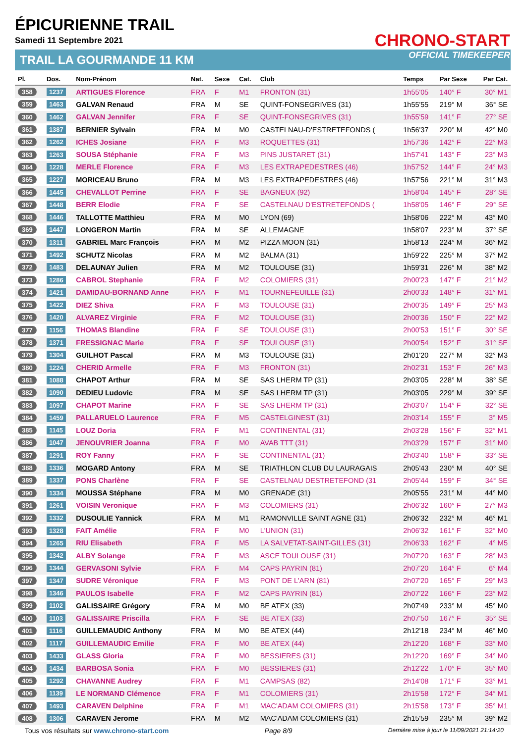ÉPICURIENNE TRAIL
Samedi 11 Septembre 2021
TRAIL LA GOURMANDE 11 KM
CHRONO-START
OFFICIAL TIMEKEEPER
| Pl. | Dos. | Nom-Prénom | Nat. | Sexe | Cat. | Club | Temps | Par Sexe | Par Cat. |
| --- | --- | --- | --- | --- | --- | --- | --- | --- | --- |
| 358 | 1237 | ARTIGUES Florence | FRA | F | M1 | FRONTON (31) | 1h55'05 | 140° F | 30° M1 |
| 359 | 1463 | GALVAN Renaud | FRA | M | SE | QUINT-FONSEGRIVES (31) | 1h55'55 | 219° M | 36° SE |
| 360 | 1462 | GALVAN Jennifer | FRA | F | SE | QUINT-FONSEGRIVES (31) | 1h55'59 | 141° F | 27° SE |
| 361 | 1387 | BERNIER Sylvain | FRA | M | M0 | CASTELNAU-D'ESTRETEFONDS ( | 1h56'37 | 220° M | 42° M0 |
| 362 | 1262 | ICHES Josiane | FRA | F | M3 | ROQUETTES (31) | 1h57'36 | 142° F | 22° M3 |
| 363 | 1263 | SOUSA Stéphanie | FRA | F | M3 | PINS JUSTARET (31) | 1h57'41 | 143° F | 23° M3 |
| 364 | 1228 | MERLE Florence | FRA | F | M3 | LES EXTRAPEDESTRES (46) | 1h57'52 | 144° F | 24° M3 |
| 365 | 1227 | MORICEAU Bruno | FRA | M | M3 | LES EXTRAPEDESTRES (46) | 1h57'56 | 221° M | 31° M3 |
| 366 | 1445 | CHEVALLOT Perrine | FRA | F | SE | BAGNEUX (92) | 1h58'04 | 145° F | 28° SE |
| 367 | 1448 | BERR Elodie | FRA | F | SE | CASTELNAU D'ESTRETEFONDS ( | 1h58'05 | 146° F | 29° SE |
| 368 | 1446 | TALLOTTE Matthieu | FRA | M | M0 | LYON (69) | 1h58'06 | 222° M | 43° M0 |
| 369 | 1447 | LONGERON Martin | FRA | M | SE | ALLEMAGNE | 1h58'07 | 223° M | 37° SE |
| 370 | 1311 | GABRIEL Marc François | FRA | M | M2 | PIZZA MOON (31) | 1h58'13 | 224° M | 36° M2 |
| 371 | 1492 | SCHUTZ Nicolas | FRA | M | M2 | BALMA (31) | 1h59'22 | 225° M | 37° M2 |
| 372 | 1483 | DELAUNAY Julien | FRA | M | M2 | TOULOUSE (31) | 1h59'31 | 226° M | 38° M2 |
| 373 | 1286 | CABROL Stephanie | FRA | F | M2 | COLOMIERS (31) | 2h00'23 | 147° F | 21° M2 |
| 374 | 1421 | DAMIDAU-BORNAND Anne | FRA | F | M1 | TOURNEFEUILLE (31) | 2h00'33 | 148° F | 31° M1 |
| 375 | 1422 | DIEZ Shiva | FRA | F | M3 | TOULOUSE (31) | 2h00'35 | 149° F | 25° M3 |
| 376 | 1420 | ALVAREZ Virginie | FRA | F | M2 | TOULOUSE (31) | 2h00'36 | 150° F | 22° M2 |
| 377 | 1156 | THOMAS Blandine | FRA | F | SE | TOULOUSE (31) | 2h00'53 | 151° F | 30° SE |
| 378 | 1371 | FRESSIGNAC Marie | FRA | F | SE | TOULOUSE (31) | 2h00'54 | 152° F | 31° SE |
| 379 | 1304 | GUILHOT Pascal | FRA | M | M3 | TOULOUSE (31) | 2h01'20 | 227° M | 32° M3 |
| 380 | 1224 | CHERID Armelle | FRA | F | M3 | FRONTON (31) | 2h02'31 | 153° F | 26° M3 |
| 381 | 1088 | CHAPOT Arthur | FRA | M | SE | SAS LHERM TP (31) | 2h03'05 | 228° M | 38° SE |
| 382 | 1090 | DEDIEU Ludovic | FRA | M | SE | SAS LHERM TP (31) | 2h03'05 | 229° M | 39° SE |
| 383 | 1097 | CHAPOT Marine | FRA | F | SE | SAS LHERM TP (31) | 2h03'07 | 154° F | 32° SE |
| 384 | 1459 | PALLARUELO Laurence | FRA | F | M5 | CASTELGINEST (31) | 2h03'14 | 155° F | 3° M5 |
| 385 | 1145 | LOUZ Doria | FRA | F | M1 | CONTINENTAL (31) | 2h03'28 | 156° F | 32° M1 |
| 386 | 1047 | JENOUVRIER Joanna | FRA | F | M0 | AVAB TTT (31) | 2h03'29 | 157° F | 31° M0 |
| 387 | 1291 | ROY Fanny | FRA | F | SE | CONTINENTAL (31) | 2h03'40 | 158° F | 33° SE |
| 388 | 1336 | MOGARD Antony | FRA | M | SE | TRIATHLON CLUB DU LAURAGAIS | 2h05'43 | 230° M | 40° SE |
| 389 | 1337 | PONS Charlène | FRA | F | SE | CASTELNAU DESTRETEFOND (31 | 2h05'44 | 159° F | 34° SE |
| 390 | 1334 | MOUSSA Stéphane | FRA | M | M0 | GRENADE (31) | 2h05'55 | 231° M | 44° M0 |
| 391 | 1261 | VOISIN Veronique | FRA | F | M3 | COLOMIERS (31) | 2h06'32 | 160° F | 27° M3 |
| 392 | 1332 | DUSOULIE Yannick | FRA | M | M1 | RAMONVILLE SAINT AGNE (31) | 2h06'32 | 232° M | 46° M1 |
| 393 | 1328 | FAIT Amélie | FRA | F | M0 | L'UNION (31) | 2h06'32 | 161° F | 32° M0 |
| 394 | 1265 | RIU Elisabeth | FRA | F | M5 | LA SALVETAT-SAINT-GILLES (31) | 2h06'33 | 162° F | 4° M5 |
| 395 | 1342 | ALBY Solange | FRA | F | M3 | ASCE TOULOUSE (31) | 2h07'20 | 163° F | 28° M3 |
| 396 | 1344 | GERVASONI Sylvie | FRA | F | M4 | CAPS PAYRIN (81) | 2h07'20 | 164° F | 6° M4 |
| 397 | 1347 | SUDRE Véronique | FRA | F | M3 | PONT DE L'ARN (81) | 2h07'20 | 165° F | 29° M3 |
| 398 | 1346 | PAULOS Isabelle | FRA | F | M2 | CAPS PAYRIN (81) | 2h07'22 | 166° F | 23° M2 |
| 399 | 1102 | GALISSAIRE Grégory | FRA | M | M0 | BE ATEX (33) | 2h07'49 | 233° M | 45° M0 |
| 400 | 1103 | GALISSAIRE Priscilla | FRA | F | SE | BE ATEX (33) | 2h07'50 | 167° F | 35° SE |
| 401 | 1116 | GUILLEMAUDIC Anthony | FRA | M | M0 | BE ATEX (44) | 2h12'18 | 234° M | 46° M0 |
| 402 | 1117 | GUILLEMAUDIC Emilie | FRA | F | M0 | BE ATEX (44) | 2h12'20 | 168° F | 33° M0 |
| 403 | 1433 | GLASS Gloria | FRA | F | M0 | BESSIERES (31) | 2h12'20 | 169° F | 34° M0 |
| 404 | 1434 | BARBOSA Sonia | FRA | F | M0 | BESSIERES (31) | 2h12'22 | 170° F | 35° M0 |
| 405 | 1292 | CHAVANNE Audrey | FRA | F | M1 | CAMPSAS (82) | 2h14'08 | 171° F | 33° M1 |
| 406 | 1139 | LE NORMAND Clémence | FRA | F | M1 | COLOMIERS (31) | 2h15'58 | 172° F | 34° M1 |
| 407 | 1493 | CARAVEN Delphine | FRA | F | M1 | MAC'ADAM COLOMIERS (31) | 2h15'58 | 173° F | 35° M1 |
| 408 | 1306 | CARAVEN Jerome | FRA | M | M2 | MAC'ADAM COLOMIERS (31) | 2h15'59 | 235° M | 39° M2 |
Tous vos résultats sur www.chrono-start.com Page 8/9 Dernière mise à jour le 11/09/2021 21:14:20